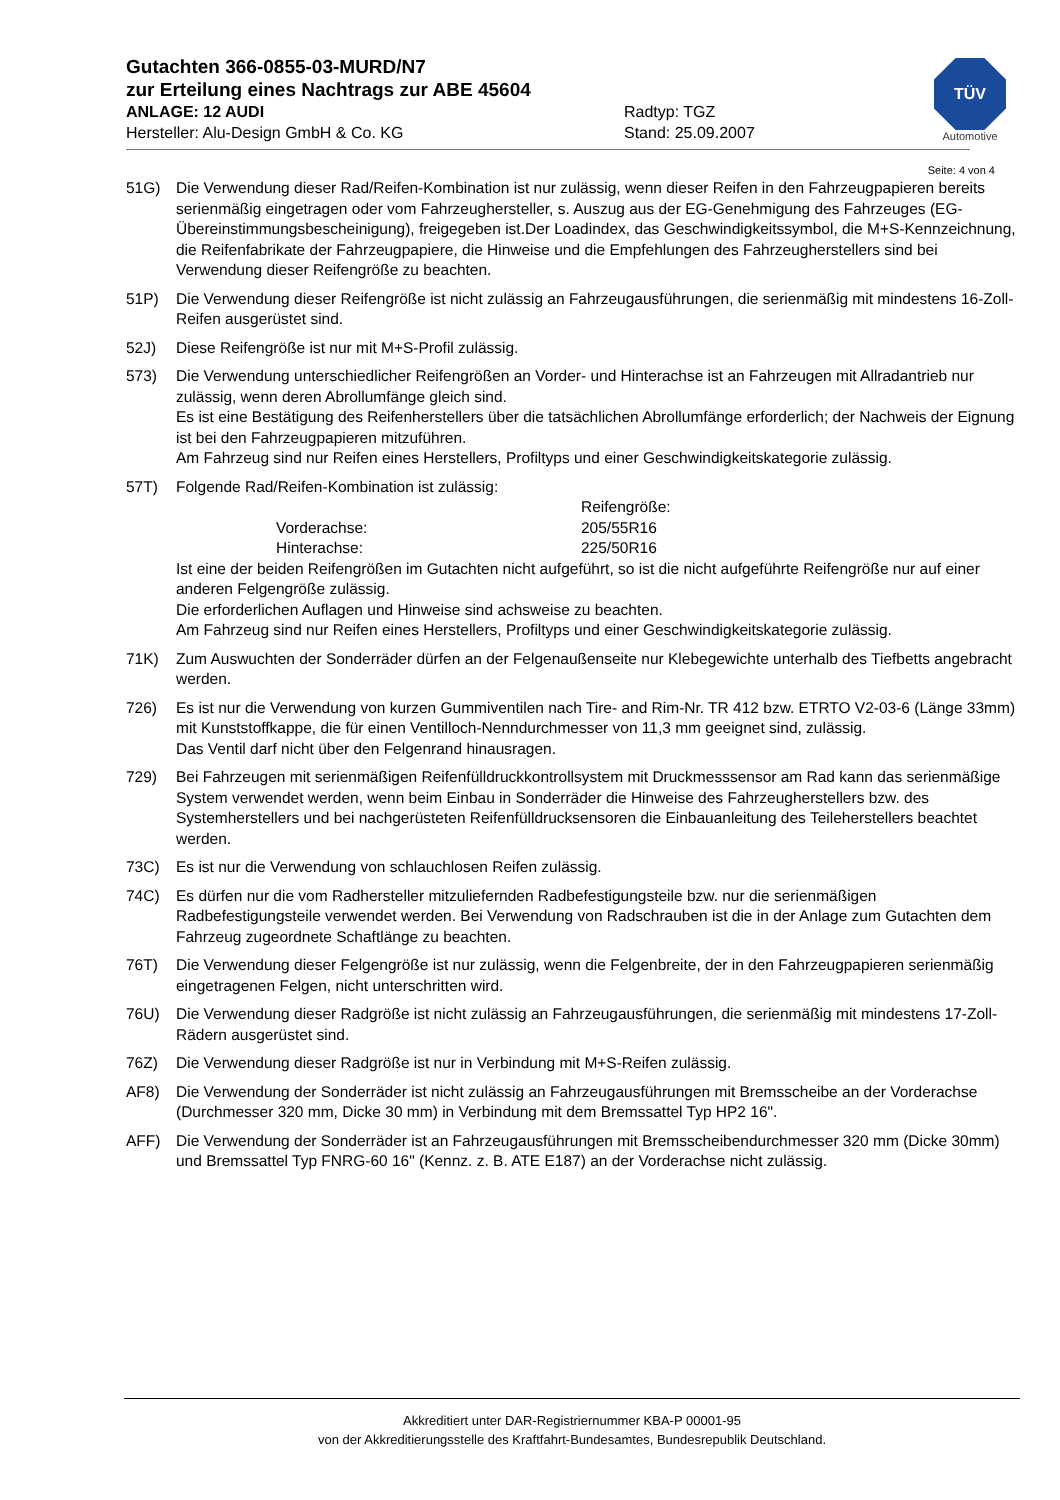TÜV
Automotive
Gutachten 366-0855-03-MURD/N7
zur Erteilung eines Nachtrags zur ABE 45604
ANLAGE: 12 AUDI Radtyp: TGZ
Hersteller: Alu-Design GmbH & Co. KG Stand: 25.09.2007
Seite: 4 von 4
51G) Die Verwendung dieser Rad/Reifen-Kombination ist nur zulässig, wenn dieser Reifen in den Fahrzeugpapieren bereits serienmäßig eingetragen oder vom Fahrzeughersteller, s. Auszug aus der EG-Genehmigung des Fahrzeuges (EG-Übereinstimmungsbescheinigung), freigegeben ist.Der Loadindex, das Geschwindigkeitssymbol, die M+S-Kennzeichnung, die Reifenfabrikate der Fahrzeugpapiere, die Hinweise und die Empfehlungen des Fahrzeugherstellers sind bei Verwendung dieser Reifengröße zu beachten.
51P) Die Verwendung dieser Reifengröße ist nicht zulässig an Fahrzeugausführungen, die serienmäßig mit mindestens 16-Zoll-Reifen ausgerüstet sind.
52J) Diese Reifengröße ist nur mit M+S-Profil zulässig.
573) Die Verwendung unterschiedlicher Reifengrößen an Vorder- und Hinterachse ist an Fahrzeugen mit Allradantrieb nur zulässig, wenn deren Abrollumfänge gleich sind.
Es ist eine Bestätigung des Reifenherstellers über die tatsächlichen Abrollumfänge erforderlich; der Nachweis der Eignung ist bei den Fahrzeugpapieren mitzuführen.
Am Fahrzeug sind nur Reifen eines Herstellers, Profiltyps und einer Geschwindigkeitskategorie zulässig.
57T) Folgende Rad/Reifen-Kombination ist zulässig:
| | Reifengröße: |
| Vorderachse: | 205/55R16 |
| Hinterachse: | 225/50R16 |
Ist eine der beiden Reifengrößen im Gutachten nicht aufgeführt, so ist die nicht aufgeführte Reifengröße nur auf einer anderen Felgengröße zulässig.
Die erforderlichen Auflagen und Hinweise sind achsweise zu beachten.
Am Fahrzeug sind nur Reifen eines Herstellers, Profiltyps und einer Geschwindigkeitskategorie zulässig.
71K) Zum Auswuchten der Sonderräder dürfen an der Felgenaußenseite nur Klebegewichte unterhalb des Tiefbetts angebracht werden.
726) Es ist nur die Verwendung von kurzen Gummiventilen nach Tire- and Rim-Nr. TR 412 bzw. ETRTO V2-03-6 (Länge 33mm) mit Kunststoffkappe, die für einen Ventilloch-Nenndurchmesser von 11,3 mm geeignet sind, zulässig.
Das Ventil darf nicht über den Felgenrand hinausragen.
729) Bei Fahrzeugen mit serienmäßigen Reifenfülldruckkontrollsystem mit Druckmesssensor am Rad kann das serienmäßige System verwendet werden, wenn beim Einbau in Sonderräder die Hinweise des Fahrzeugherstellers bzw. des Systemherstellers und bei nachgerüsteten Reifenfülldrucksensoren die Einbauanleitung des Teileherstellers beachtet werden.
73C) Es ist nur die Verwendung von schlauchlosen Reifen zulässig.
74C) Es dürfen nur die vom Radhersteller mitzuliefernden Radbefestigungsteile bzw. nur die serienmäßigen Radbefestigungsteile verwendet werden. Bei Verwendung von Radschrauben ist die in der Anlage zum Gutachten dem Fahrzeug zugeordnete Schaftlänge zu beachten.
76T) Die Verwendung dieser Felgengröße ist nur zulässig, wenn die Felgenbreite, der in den Fahrzeugpapieren serienmäßig eingetragenen Felgen, nicht unterschritten wird.
76U) Die Verwendung dieser Radgröße ist nicht zulässig an Fahrzeugausführungen, die serienmäßig mit mindestens 17-Zoll-Rädern ausgerüstet sind.
76Z) Die Verwendung dieser Radgröße ist nur in Verbindung mit M+S-Reifen zulässig.
AF8) Die Verwendung der Sonderräder ist nicht zulässig an Fahrzeugausführungen mit Bremsscheibe an der Vorderachse (Durchmesser 320 mm, Dicke 30 mm) in Verbindung mit dem Bremssattel Typ HP2 16".
AFF) Die Verwendung der Sonderräder ist an Fahrzeugausführungen mit Bremsscheibendurchmesser 320 mm (Dicke 30mm) und Bremssattel Typ FNRG-60 16" (Kennz. z. B. ATE E187) an der Vorderachse nicht zulässig.
Akkreditiert unter DAR-Registriernummer KBA-P 00001-95
von der Akkreditierungsstelle des Kraftfahrt-Bundesamtes, Bundesrepublik Deutschland.